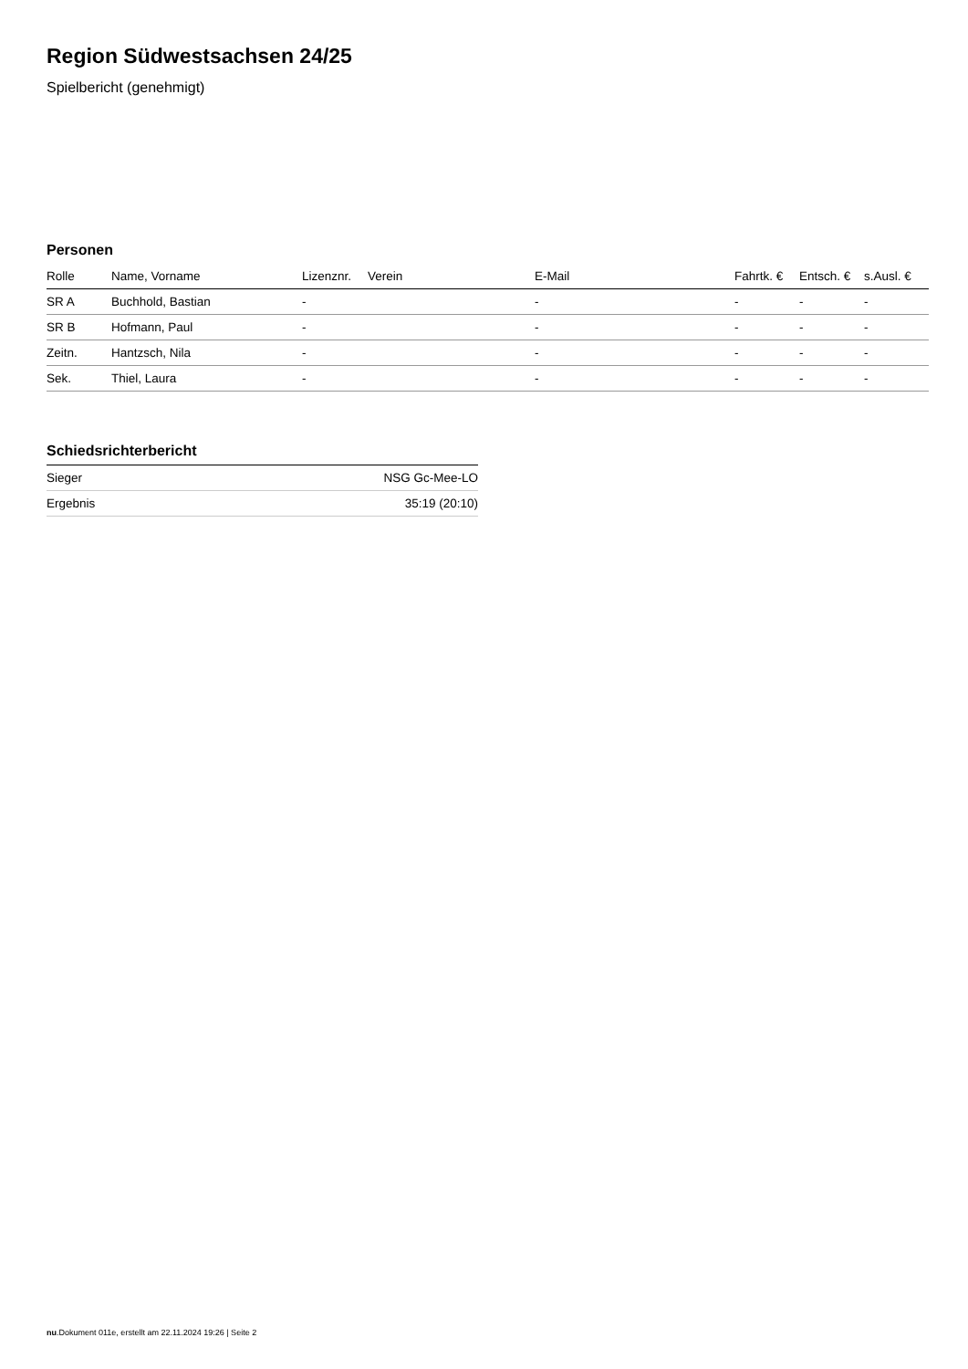Region Südwestsachsen 24/25
Spielbericht (genehmigt)
Personen
| Rolle | Name, Vorname | Lizenznr. | Verein | E-Mail | Fahrtk. € | Entsch. € | s.Ausl. € |
| --- | --- | --- | --- | --- | --- | --- | --- |
| SR A | Buchhold, Bastian | - | | - | - | - | - |
| SR B | Hofmann, Paul | - | | - | - | - | - |
| Zeitn. | Hantzsch, Nila | - | | - | - | - | - |
| Sek. | Thiel, Laura | - | | - | - | - | - |
Schiedsrichterbericht
| Sieger | NSG Gc-Mee-LO |
| Ergebnis | 35:19 (20:10) |
nu.Dokument 011e, erstellt am 22.11.2024 19:26 | Seite 2